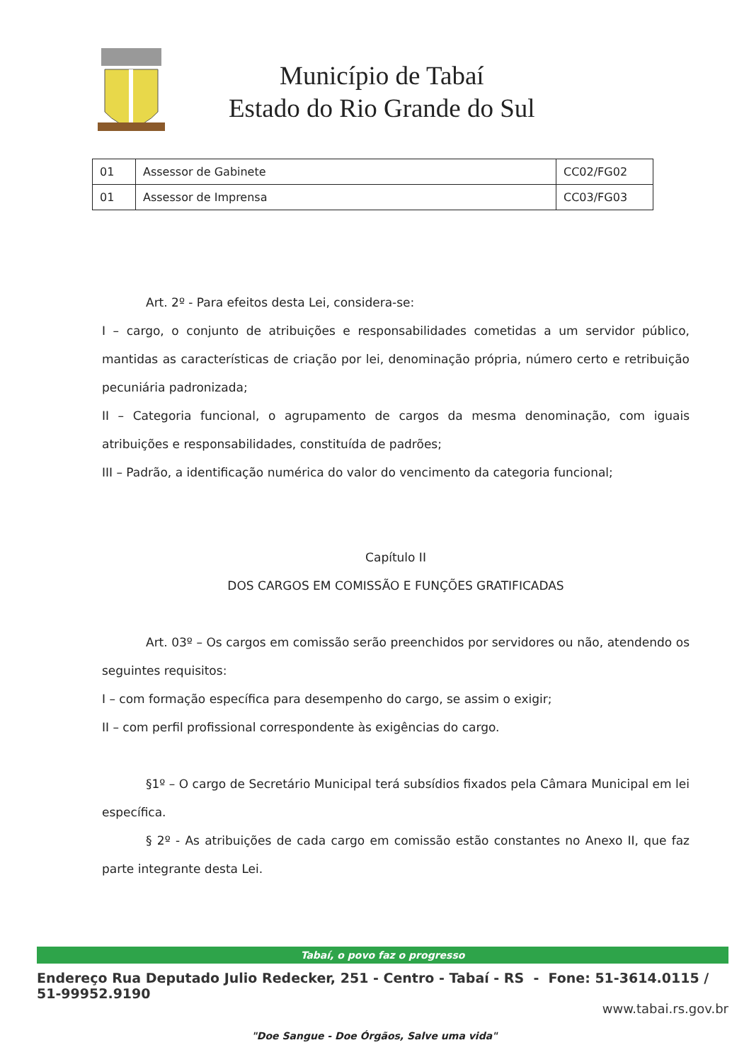Município de Tabaí
Estado do Rio Grande do Sul
| 01 | Assessor de Gabinete | CC02/FG02 |
| 01 | Assessor de Imprensa | CC03/FG03 |
Art. 2º - Para efeitos desta Lei, considera-se:
I – cargo, o conjunto de atribuições e responsabilidades cometidas a um servidor público, mantidas as características de criação por lei, denominação própria, número certo e retribuição pecuniária padronizada;
II – Categoria funcional, o agrupamento de cargos da mesma denominação, com iguais atribuições e responsabilidades, constituída de padrões;
III – Padrão, a identificação numérica do valor do vencimento da categoria funcional;
Capítulo II
DOS CARGOS EM COMISSÃO E FUNÇÕES GRATIFICADAS
Art. 03º – Os cargos em comissão serão preenchidos por servidores ou não, atendendo os seguintes requisitos:
I – com formação específica para desempenho do cargo, se assim o exigir;
II – com perfil profissional correspondente às exigências do cargo.
§1º – O cargo de Secretário Municipal terá subsídios fixados pela Câmara Municipal em lei específica.
§ 2º - As atribuições de cada cargo em comissão estão constantes no Anexo II, que faz parte integrante desta Lei.
Tabaí, o povo faz o progresso
Endereço Rua Deputado Julio Redecker, 251 - Centro - Tabaí - RS - Fone: 51-3614.0115 / 51-99952.9190
www.tabai.rs.gov.br
"Doe Sangue - Doe Órgãos, Salve uma vida"